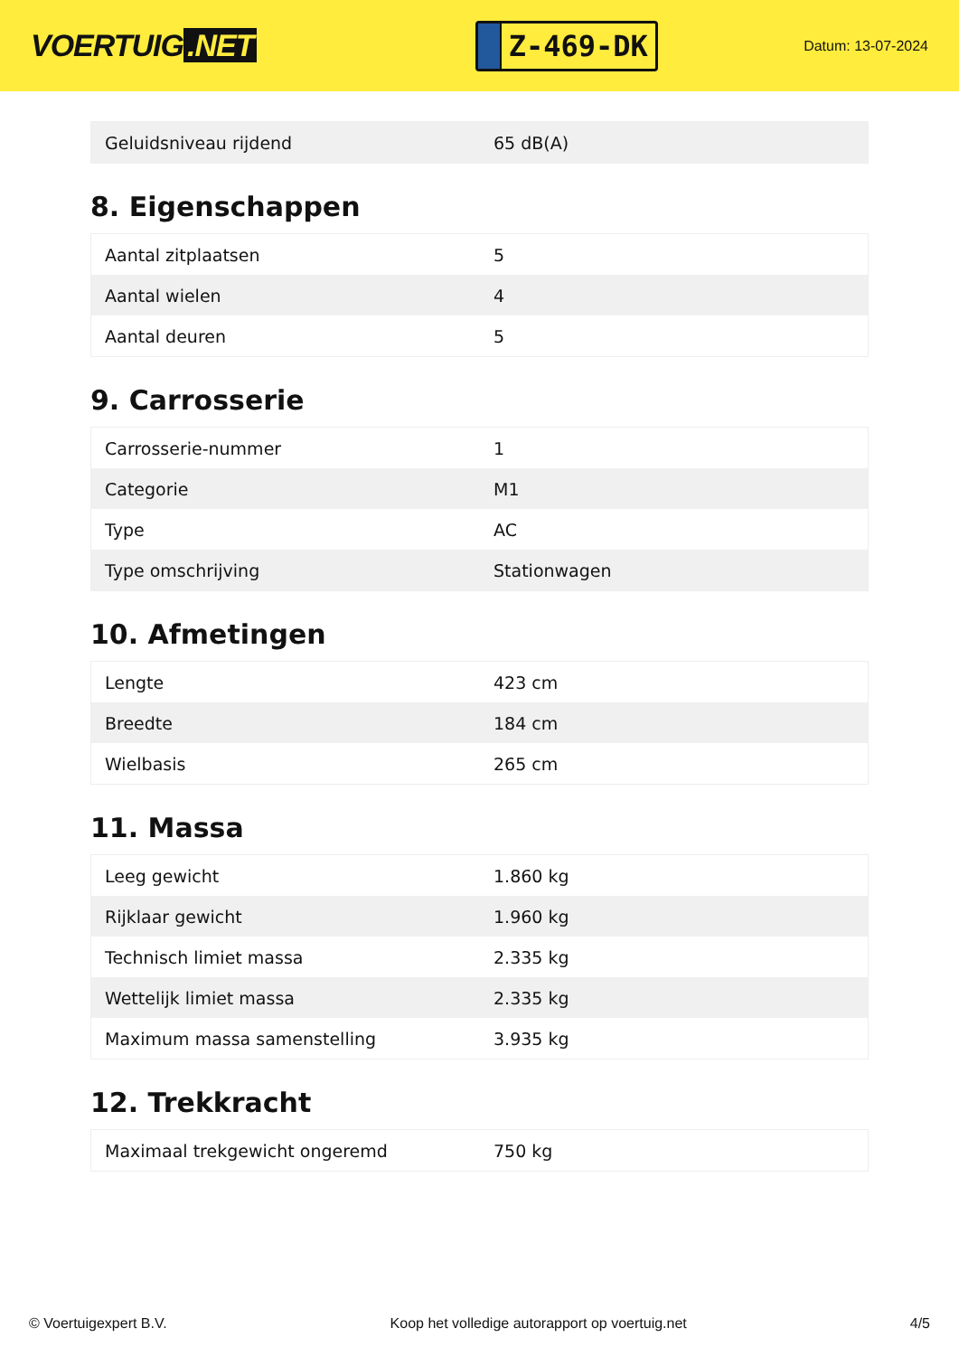VOERTUIG.NET
Z-469-DK
Datum: 13-07-2024
| Geluidsniveau rijdend | 65 dB(A) |
8. Eigenschappen
| Aantal zitplaatsen | 5 |
| Aantal wielen | 4 |
| Aantal deuren | 5 |
9. Carrosserie
| Carrosserie-nummer | 1 |
| Categorie | M1 |
| Type | AC |
| Type omschrijving | Stationwagen |
10. Afmetingen
| Lengte | 423 cm |
| Breedte | 184 cm |
| Wielbasis | 265 cm |
11. Massa
| Leeg gewicht | 1.860 kg |
| Rijklaar gewicht | 1.960 kg |
| Technisch limiet massa | 2.335 kg |
| Wettelijk limiet massa | 2.335 kg |
| Maximum massa samenstelling | 3.935 kg |
12. Trekkracht
| Maximaal trekgewicht ongeremd | 750 kg |
© Voertuigexpert B.V. Koop het volledige autorapport op voertuig.net 4/5